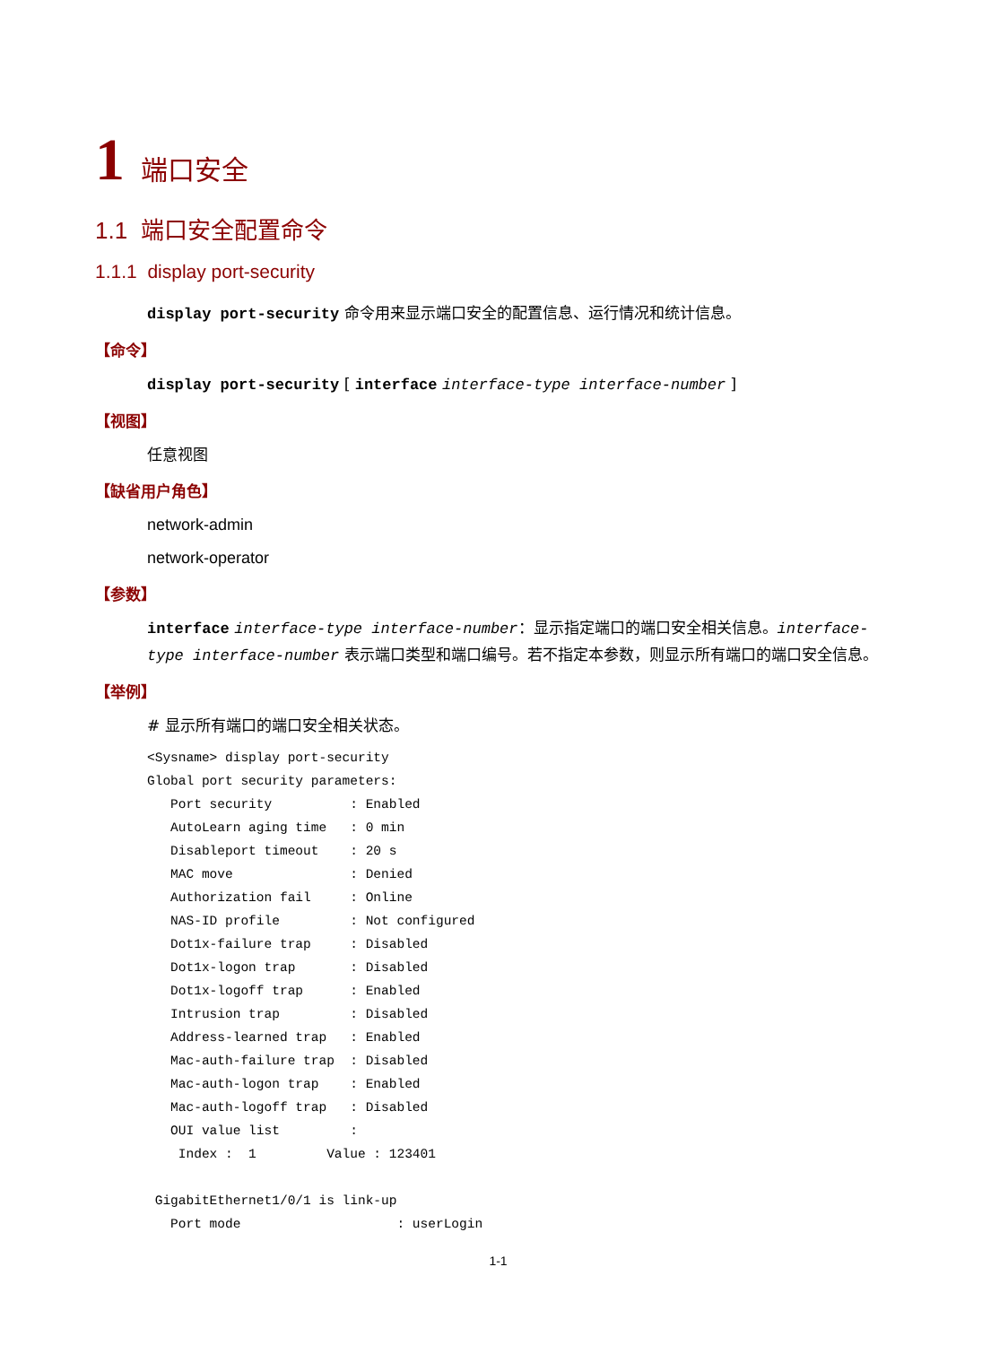1 端口安全
1.1 端口安全配置命令
1.1.1 display port-security
display port-security 命令用来显示端口安全的配置信息、运行情况和统计信息。
【命令】
display port-security [ interface interface-type interface-number ]
【视图】
任意视图
【缺省用户角色】
network-admin
network-operator
【参数】
interface interface-type interface-number：显示指定端口的端口安全相关信息。interface-type interface-number 表示端口类型和端口编号。若不指定本参数，则显示所有端口的端口安全信息。
【举例】
# 显示所有端口的端口安全相关状态。
<Sysname> display port-security
Global port security parameters:
   Port security          : Enabled
   AutoLearn aging time   : 0 min
   Disableport timeout    : 20 s
   MAC move               : Denied
   Authorization fail     : Online
   NAS-ID profile         : Not configured
   Dot1x-failure trap     : Disabled
   Dot1x-logon trap       : Disabled
   Dot1x-logoff trap      : Enabled
   Intrusion trap         : Disabled
   Address-learned trap   : Enabled
   Mac-auth-failure trap  : Disabled
   Mac-auth-logon trap    : Enabled
   Mac-auth-logoff trap   : Disabled
   OUI value list         :
    Index :  1         Value : 123401

 GigabitEthernet1/0/1 is link-up
   Port mode                    : userLogin
1-1